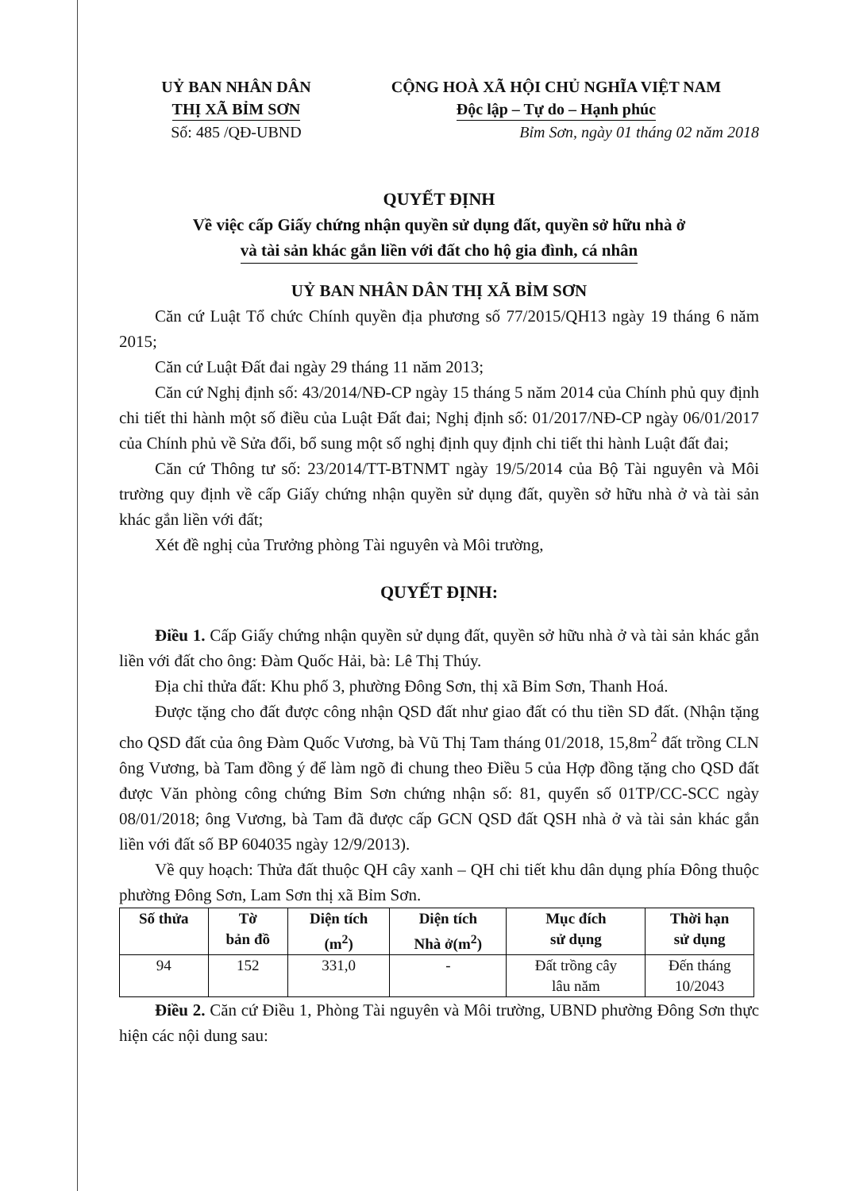UỶ BAN NHÂN DÂN
THỊ XÃ BỈM SƠN
Số: 485 /QĐ-UBND
CỘNG HOÀ XÃ HỘI CHỦ NGHĨA VIỆT NAM
Độc lập – Tự do – Hạnh phúc
Bỉm Sơn, ngày 01 tháng 02 năm 2018
QUYẾT ĐỊNH
Về việc cấp Giấy chứng nhận quyền sử dụng đất, quyền sở hữu nhà ở
và tài sản khác gắn liền với đất cho hộ gia đình, cá nhân
UỶ BAN NHÂN DÂN THỊ XÃ BỈM SƠN
Căn cứ Luật Tổ chức Chính quyền địa phương số 77/2015/QH13 ngày 19 tháng 6 năm 2015;
Căn cứ Luật Đất đai ngày 29 tháng 11 năm 2013;
Căn cứ Nghị định số: 43/2014/NĐ-CP ngày 15 tháng 5 năm 2014 của Chính phủ quy định chi tiết thi hành một số điều của Luật Đất đai; Nghị định số: 01/2017/NĐ-CP ngày 06/01/2017 của Chính phủ về Sửa đổi, bổ sung một số nghị định quy định chi tiết thi hành Luật đất đai;
Căn cứ Thông tư số: 23/2014/TT-BTNMT ngày 19/5/2014 của Bộ Tài nguyên và Môi trường quy định về cấp Giấy chứng nhận quyền sử dụng đất, quyền sở hữu nhà ở và tài sản khác gắn liền với đất;
Xét đề nghị của Trưởng phòng Tài nguyên và Môi trường,
QUYẾT ĐỊNH:
Điều 1. Cấp Giấy chứng nhận quyền sử dụng đất, quyền sở hữu nhà ở và tài sản khác gắn liền với đất cho ông: Đàm Quốc Hải, bà: Lê Thị Thúy.
Địa chỉ thửa đất: Khu phố 3, phường Đông Sơn, thị xã Bỉm Sơn, Thanh Hoá.
Được tặng cho đất được công nhận QSD đất như giao đất có thu tiền SD đất. (Nhận tặng cho QSD đất của ông Đàm Quốc Vương, bà Vũ Thị Tam tháng 01/2018, 15,8m<sup>2</sup> đất trồng CLN ông Vương, bà Tam đồng ý để làm ngõ đi chung theo Điều 5 của Hợp đồng tặng cho QSD đất được Văn phòng công chứng Bỉm Sơn chứng nhận số: 81, quyển số 01TP/CC-SCC ngày 08/01/2018; ông Vương, bà Tam đã được cấp GCN QSD đất QSH nhà ở và tài sản khác gắn liền với đất số BP 604035 ngày 12/9/2013).
Về quy hoạch: Thửa đất thuộc QH cây xanh – QH chi tiết khu dân dụng phía Đông thuộc phường Đông Sơn, Lam Sơn thị xã Bỉm Sơn.
| Số thửa | Tờ bản đồ | Diện tích (m<sup>2</sup>) | Diện tích Nhà ở(m<sup>2</sup>) | Mục đích sử dụng | Thời hạn sử dụng |
| --- | --- | --- | --- | --- | --- |
| 94 | 152 | 331,0 | - | Đất trồng cây lâu năm | Đến tháng 10/2043 |
Điều 2. Căn cứ Điều 1, Phòng Tài nguyên và Môi trường, UBND phường Đông Sơn thực hiện các nội dung sau: